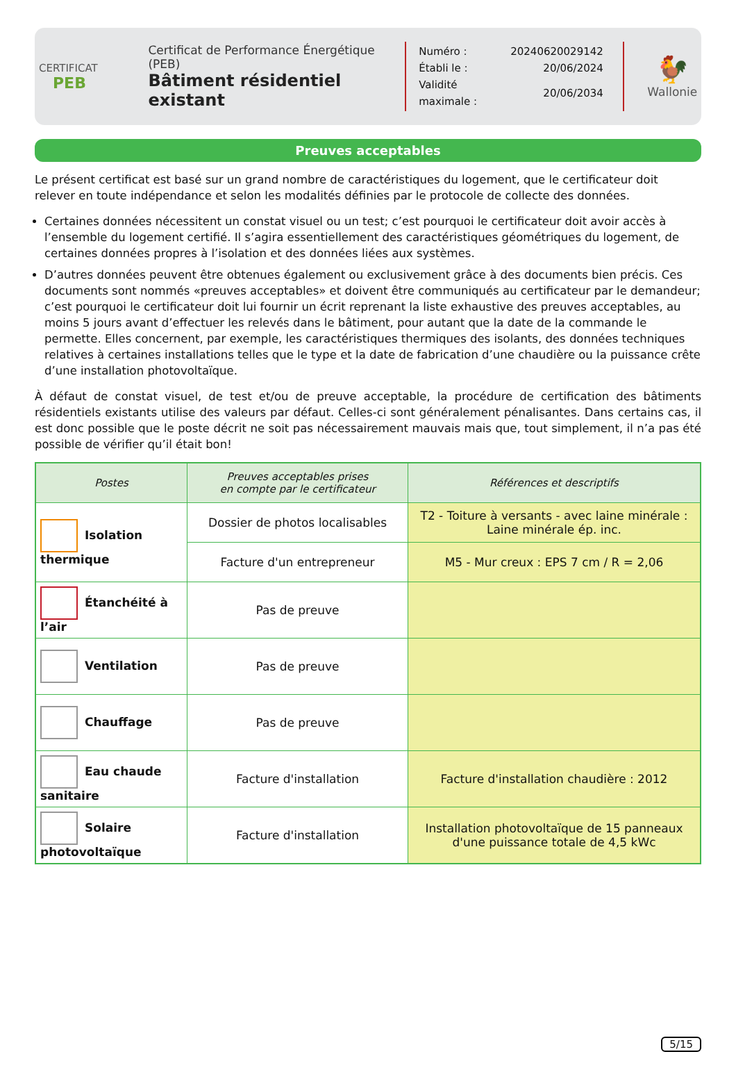CERTIFICAT
PEB
Certificat de Performance Énergétique (PEB)
Bâtiment résidentiel existant
| Numéro : | 20240620029142 |
| Établi le : | 20/06/2024 |
| Validité maximale : | 20/06/2034 |
🐓
Wallonie
Preuves acceptables
Le présent certificat est basé sur un grand nombre de caractéristiques du logement, que le certificateur doit relever en toute indépendance et selon les modalités définies par le protocole de collecte des données.
Certaines données nécessitent un constat visuel ou un test; c’est pourquoi le certificateur doit avoir accès à l’ensemble du logement certifié. Il s’agira essentiellement des caractéristiques géométriques du logement, de certaines données propres à l’isolation et des données liées aux systèmes.
D’autres données peuvent être obtenues également ou exclusivement grâce à des documents bien précis. Ces documents sont nommés «preuves acceptables» et doivent être communiqués au certificateur par le demandeur; c’est pourquoi le certificateur doit lui fournir un écrit reprenant la liste exhaustive des preuves acceptables, au moins 5 jours avant d’effectuer les relevés dans le bâtiment, pour autant que la date de la commande le permette. Elles concernent, par exemple, les caractéristiques thermiques des isolants, des données techniques relatives à certaines installations telles que le type et la date de fabrication d’une chaudière ou la puissance crête d’une installation photovoltaïque.
À défaut de constat visuel, de test et/ou de preuve acceptable, la procédure de certification des bâtiments résidentiels existants utilise des valeurs par défaut. Celles-ci sont généralement pénalisantes. Dans certains cas, il est donc possible que le poste décrit ne soit pas nécessairement mauvais mais que, tout simplement, il n’a pas été possible de vérifier qu’il était bon!
| Postes | Preuves acceptables prises en compte par le certificateur | Références et descriptifs |
| --- | --- | --- |
| Isolation thermique | Dossier de photos localisables | T2 - Toiture à versants - avec laine minérale : Laine minérale ép. inc. |
| | Facture d'un entrepreneur | M5 - Mur creux : EPS 7 cm / R = 2,06 |
| Étanchéité à l’air | Pas de preuve | |
| Ventilation | Pas de preuve | |
| Chauffage | Pas de preuve | |
| Eau chaude sanitaire | Facture d'installation | Facture d'installation chaudière : 2012 |
| Solaire photovoltaïque | Facture d'installation | Installation photovoltaïque de 15 panneaux d'une puissance totale de 4,5 kWc |
5/15